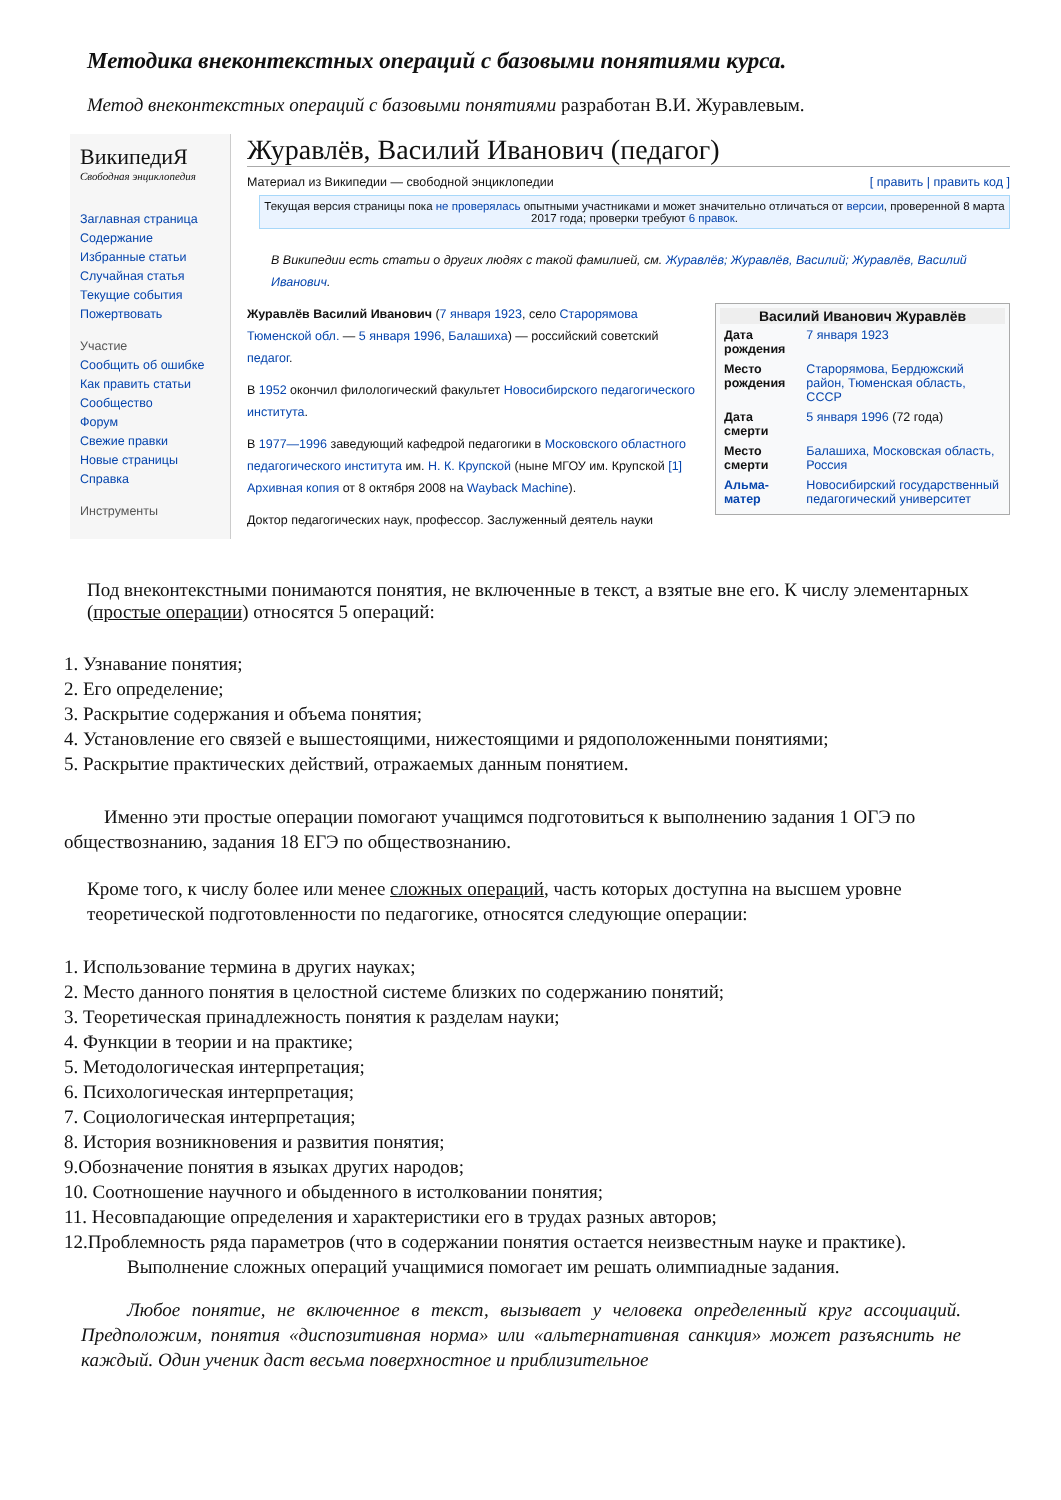Методика внеконтекстных операций с базовыми понятиями курса.
Метод внеконтекстных операций с базовыми понятиями разработан В.И. Журавлевым.
ВикипедиЯ
Свободная энциклопедия
Заглавная страница
Содержание
Избранные статьи
Случайная статья
Текущие события
Пожертвовать
Участие
Сообщить об ошибке
Как править статьи
Сообщество
Форум
Свежие правки
Новые страницы
Справка
Инструменты
Журавлёв, Василий Иванович (педагог)
Материал из Википедии — свободной энциклопедии [ править | править код ]
Текущая версия страницы пока не проверялась опытными участниками и может значительно отличаться от версии, проверенной 8 марта 2017 года; проверки требуют 6 правок.
В Википедии есть статьи о других людях с такой фамилией, см. Журавлёв; Журавлёв, Василий; Журавлёв, Василий Иванович.
Василий Иванович Журавлёв
| Дата рождения | 7 января 1923 |
| Место рождения | Старорямова, Бердюжский район, Тюменская область, СССР |
| Дата смерти | 5 января 1996 (72 года) |
| Место смерти | Балашиха, Московская область, Россия |
| Альма-матер | Новосибирский государственный педагогический университет |
Журавлёв Василий Иванович (7 января 1923, село Старорямова Тюменской обл. — 5 января 1996, Балашиха) — российский советский педагог.
В 1952 окончил филологический факультет Новосибирского педагогического института.
В 1977—1996 заведующий кафедрой педагогики в Московского областного педагогического института им. Н. К. Крупской (ныне МГОУ им. Крупской [1] Архивная копия от 8 октября 2008 на Wayback Machine).
Доктор педагогических наук, профессор. Заслуженный деятель науки
Под внеконтекстными понимаются понятия, не включенные в текст, а взятые вне его. К числу элементарных (простые операции) относятся 5 операций:
1. Узнавание понятия;
2. Его определение;
3. Раскрытие содержания и объема понятия;
4. Установление его связей е вышестоящими, нижестоящими и рядоположенными понятиями;
5. Раскрытие практических действий, отражаемых данным понятием.
Именно эти простые операции помогают учащимся подготовиться к выполнению задания 1 ОГЭ по обществознанию, задания 18 ЕГЭ по обществознанию.
Кроме того, к числу более или менее сложных операций, часть которых доступна на высшем уровне теоретической подготовленности по педагогике, относятся следующие операции:
1. Использование термина в других науках;
2. Место данного понятия в целостной системе близких по содержанию понятий;
3. Теоретическая принадлежность понятия к разделам науки;
4. Функции в теории и на практике;
5. Методологическая интерпретация;
6. Психологическая интерпретация;
7. Социологическая интерпретация;
8. История возникновения и развития понятия;
9.Обозначение понятия в языках других народов;
10. Соотношение научного и обыденного в истолковании понятия;
11. Несовпадающие определения и характеристики его в трудах разных авторов;
12.Проблемность ряда параметров (что в содержании понятия остается неизвестным науке и практике).
Выполнение сложных операций учащимися помогает им решать олимпиадные задания.
Любое понятие, не включенное в текст, вызывает у человека определенный круг ассоциаций. Предположим, понятия «диспозитивная норма» или «альтернативная санкция» может разъяснить не каждый. Один ученик даст весьма поверхностное и приблизительное